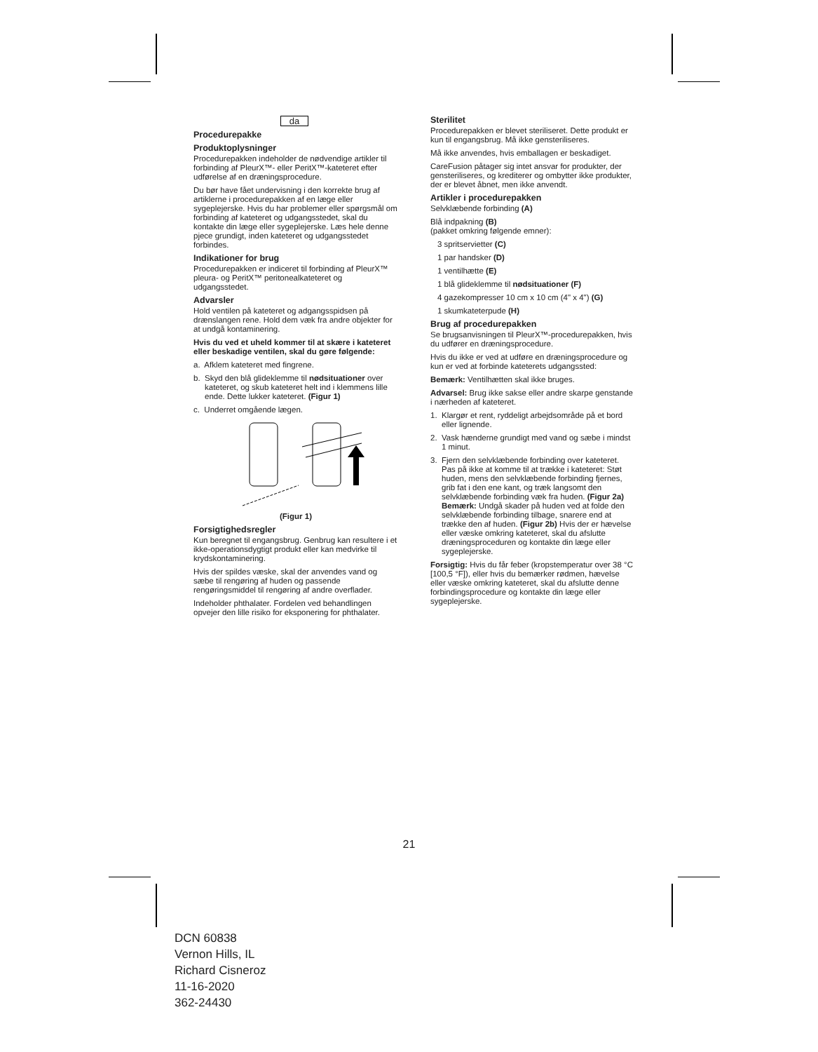da
Procedurepakke
Produktoplysninger
Procedurepakken indeholder de nødvendige artikler til forbinding af PleurX™- eller PeritX™-kateteret efter udførelse af en dræningsprocedure.
Du bør have fået undervisning i den korrekte brug af artiklerne i procedurepakken af en læge eller sygeplejerske. Hvis du har problemer eller spørgsmål om forbinding af kateteret og udgangsstedet, skal du kontakte din læge eller sygeplejerske. Læs hele denne pjece grundigt, inden kateteret og udgangsstedet forbindes.
Indikationer for brug
Procedurepakken er indiceret til forbinding af PleurX™ pleura- og PeritX™ peritonealkateteret og udgangsstedet.
Advarsler
Hold ventilen på kateteret og adgangsspidsen på drænslangen rene. Hold dem væk fra andre objekter for at undgå kontaminering.
Hvis du ved et uheld kommer til at skære i kateteret eller beskadige ventilen, skal du gøre følgende:
a. Afklem kateteret med fingrene.
b. Skyd den blå glideklemme til nødsituationer over kateteret, og skub kateteret helt ind i klemmens lille ende. Dette lukker kateteret. (Figur 1)
c. Underret omgående lægen.
(Figur 1)
Forsigtighedsregler
Kun beregnet til engangsbrug. Genbrug kan resultere i et ikke-operationsdygtigt produkt eller kan medvirke til krydskontaminering.
Hvis der spildes væske, skal der anvendes vand og sæbe til rengøring af huden og passende rengøringsmiddel til rengøring af andre overflader.
Indeholder phthalater. Fordelen ved behandlingen opvejer den lille risiko for eksponering for phthalater.
Sterilitet
Procedurepakken er blevet steriliseret. Dette produkt er kun til engangsbrug. Må ikke gensteriliseres.
Må ikke anvendes, hvis emballagen er beskadiget.
CareFusion påtager sig intet ansvar for produkter, der gensteriliseres, og krediterer og ombytter ikke produkter, der er blevet åbnet, men ikke anvendt.
Artikler i procedurepakken
Selvklæbende forbinding (A)
Blå indpakning (B)
(pakket omkring følgende emner):
3 spritservietter (C)
1 par handsker (D)
1 ventilhætte (E)
1 blå glideklemme til nødsituationer (F)
4 gazekompresser 10 cm x 10 cm (4" x 4") (G)
1 skumkateterpude (H)
Brug af procedurepakken
Se brugsanvisningen til PleurX™-procedurepakken, hvis du udfører en dræningsprocedure.
Hvis du ikke er ved at udføre en dræningsprocedure og kun er ved at forbinde kateterets udgangssted:
Bemærk: Ventilhætten skal ikke bruges.
Advarsel: Brug ikke sakse eller andre skarpe genstande i nærheden af kateteret.
1. Klargør et rent, ryddeligt arbejdsområde på et bord eller lignende.
2. Vask hænderne grundigt med vand og sæbe i mindst 1 minut.
3. Fjern den selvklæbende forbinding over kateteret. Pas på ikke at komme til at trække i kateteret: Støt huden, mens den selvklæbende forbinding fjernes, grib fat i den ene kant, og træk langsomt den selvklæbende forbinding væk fra huden. (Figur 2a) Bemærk: Undgå skader på huden ved at folde den selvklæbende forbinding tilbage, snarere end at trække den af huden. (Figur 2b) Hvis der er hævelse eller væske omkring kateteret, skal du afslutte dræningsproceduren og kontakte din læge eller sygeplejerske.
Forsigtig: Hvis du får feber (kropstemperatur over 38 °C [100,5 °F]), eller hvis du bemærker rødmen, hævelse eller væske omkring kateteret, skal du afslutte denne forbindingsprocedure og kontakte din læge eller sygeplejerske.
21
DCN 60838
Vernon Hills, IL
Richard Cisneroz
11-16-2020
362-24430